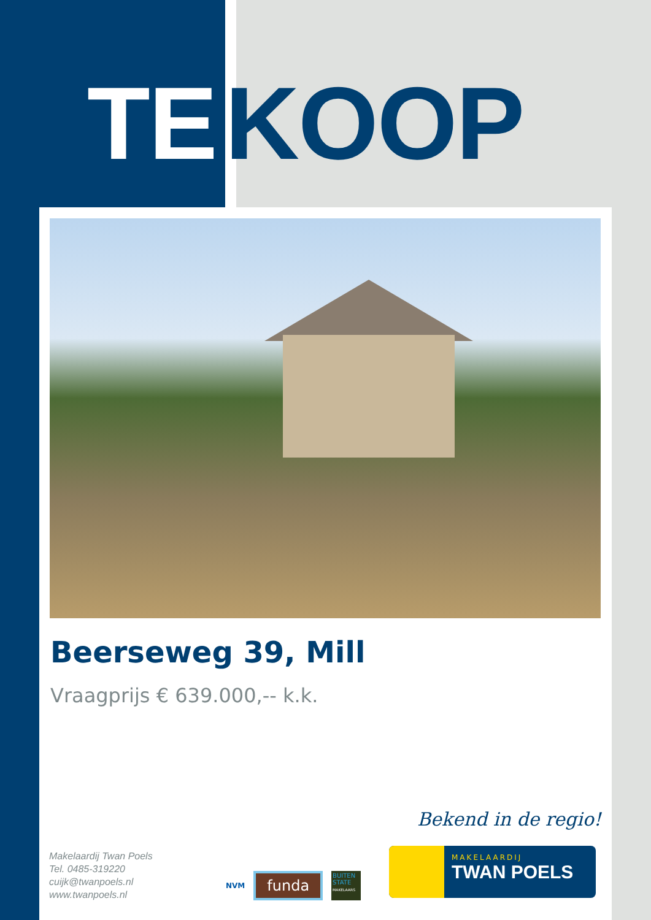TE KOOP
Beerseweg 39, Mill
Vraagprijs € 639.000,-- k.k.
Bekend in de regio!
Makelaardij Twan Poels
Tel. 0485-319220
cuijk@twanpoels.nl
www.twanpoels.nl
NVM funda BUITEN STATE
MAKELAARS
MAKELAARDIJ
TWAN POELS